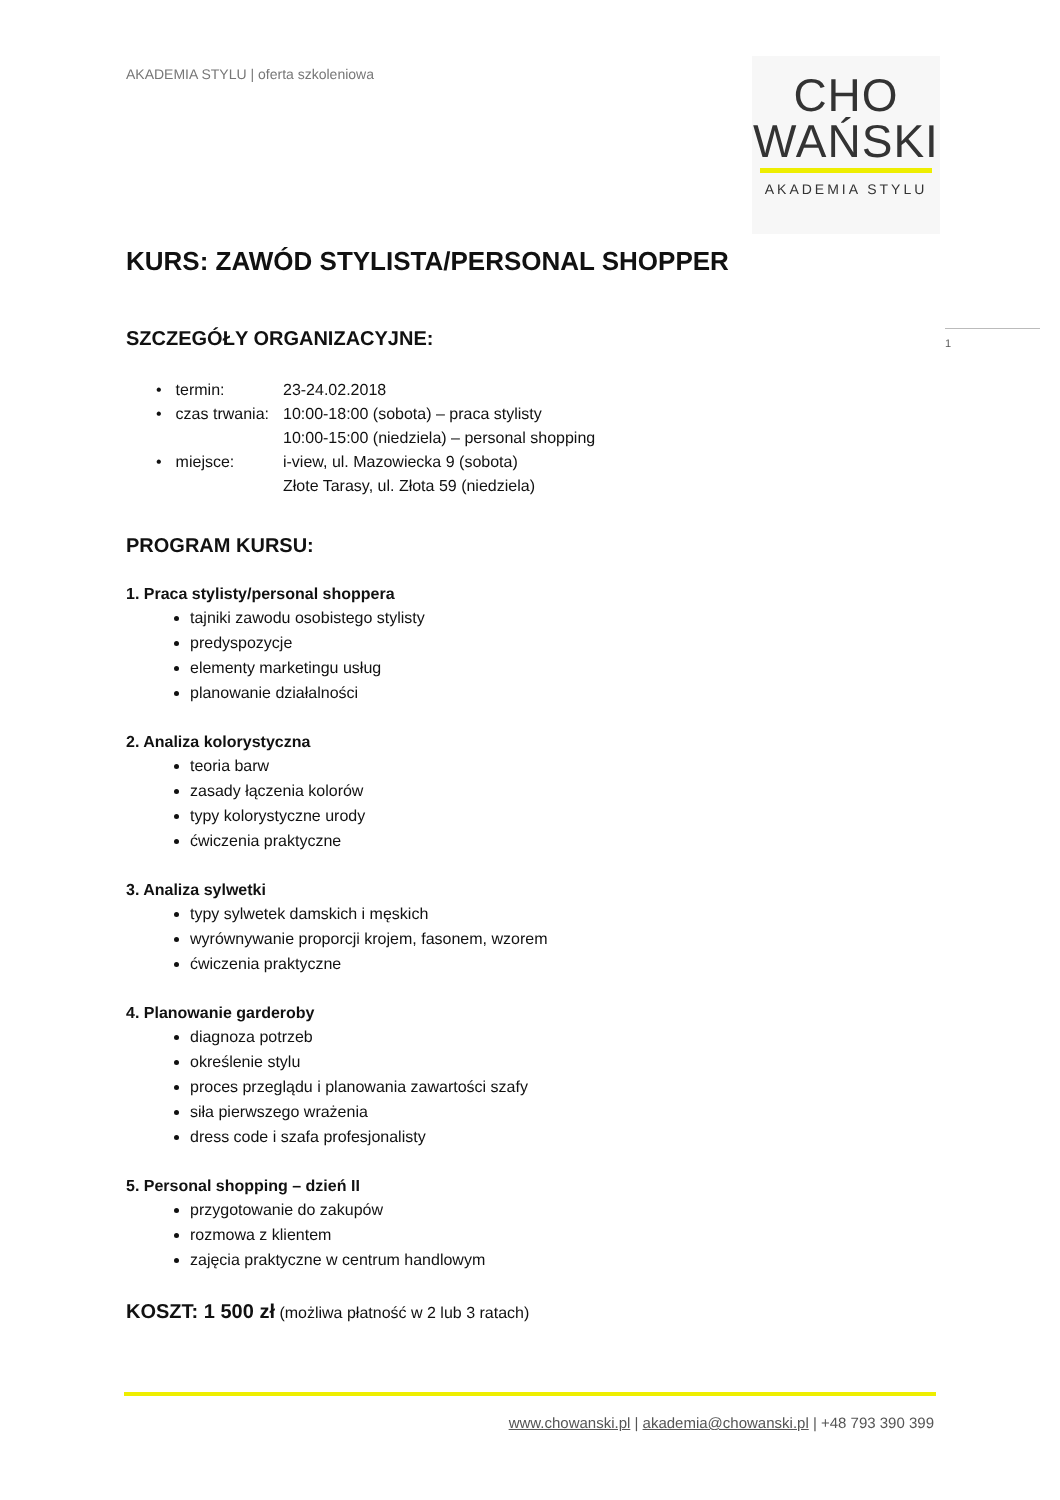AKADEMIA STYLU | oferta szkoleniowa
CHO
WAŃSKI
AKADEMIA STYLU
1
KURS: ZAWÓD STYLISTA/PERSONAL SHOPPER
SZCZEGÓŁY ORGANIZACYJNE:
| • | termin: | 23-24.02.2018 |
| • | czas trwania: | 10:00-18:00 (sobota) – praca stylisty 10:00-15:00 (niedziela) – personal shopping |
| • | miejsce: | i-view, ul. Mazowiecka 9 (sobota) Złote Tarasy, ul. Złota 59 (niedziela) |
PROGRAM KURSU:
1. Praca stylisty/personal shoppera
tajniki zawodu osobistego stylisty
predyspozycje
elementy marketingu usług
planowanie działalności
2. Analiza kolorystyczna
teoria barw
zasady łączenia kolorów
typy kolorystyczne urody
ćwiczenia praktyczne
3. Analiza sylwetki
typy sylwetek damskich i męskich
wyrównywanie proporcji krojem, fasonem, wzorem
ćwiczenia praktyczne
4. Planowanie garderoby
diagnoza potrzeb
określenie stylu
proces przeglądu i planowania zawartości szafy
siła pierwszego wrażenia
dress code i szafa profesjonalisty
5. Personal shopping – dzień II
przygotowanie do zakupów
rozmowa z klientem
zajęcia praktyczne w centrum handlowym
KOSZT: 1 500 zł (możliwa płatność w 2 lub 3 ratach)
www.chowanski.pl | akademia@chowanski.pl | +48 793 390 399